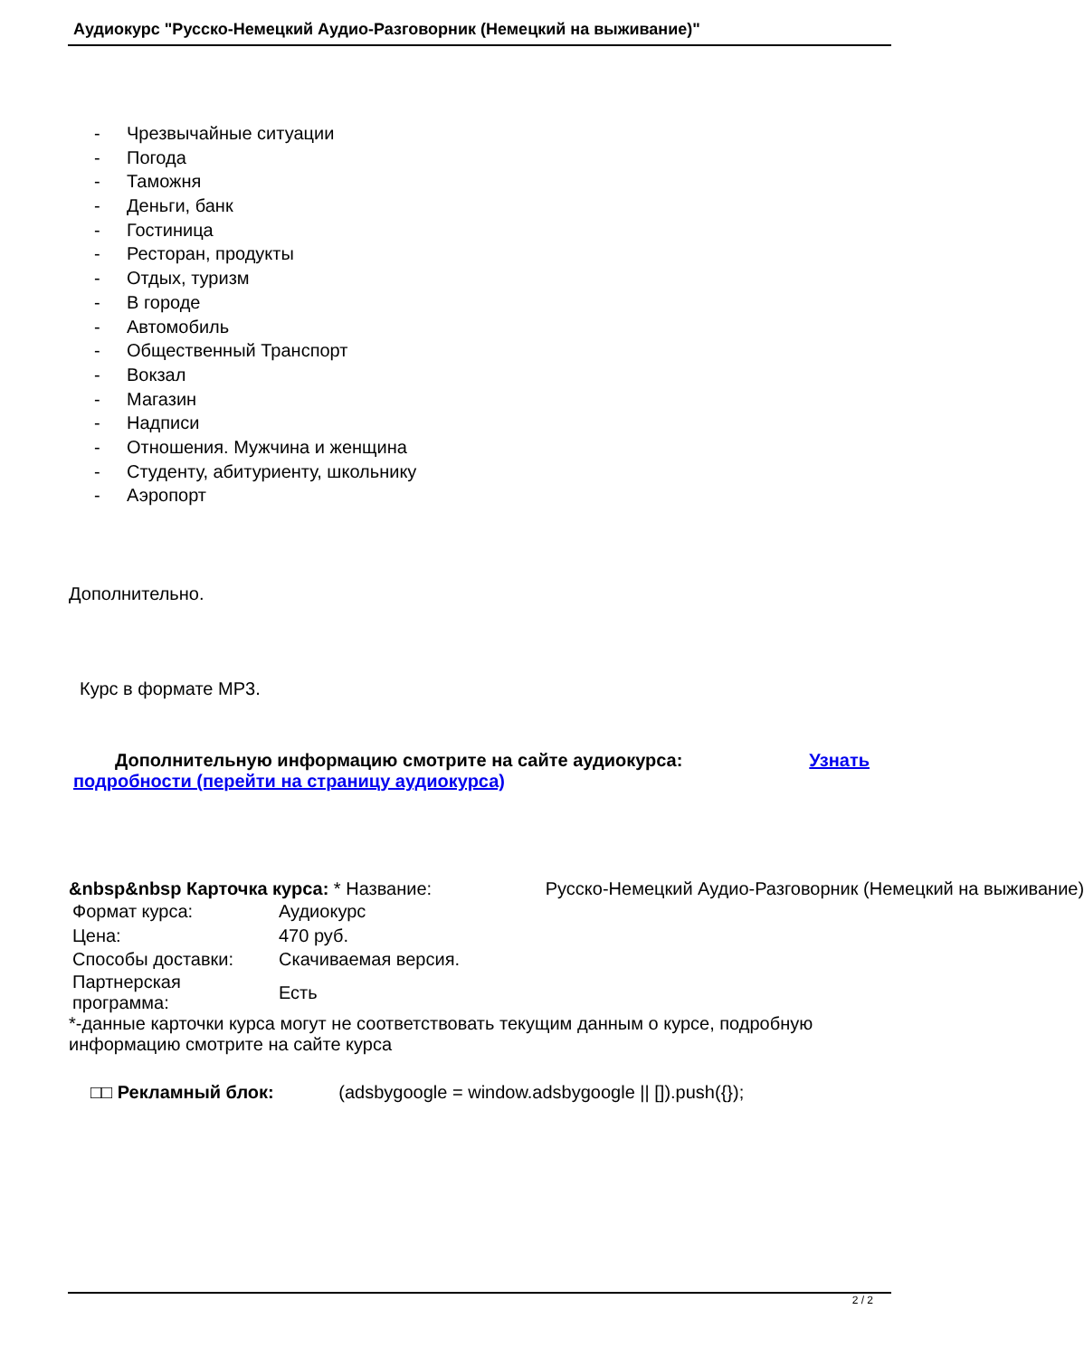Аудиокурс "Русско-Немецкий Аудио-Разговорник (Немецкий на выживание)"
- Чрезвычайные ситуации
- Погода
- Таможня
- Деньги, банк
- Гостиница
- Ресторан, продукты
- Отдых, туризм
- В городе
- Автомобиль
- Общественный Транспорт
- Вокзал
- Магазин
- Надписи
- Отношения. Мужчина и женщина
- Студенту, абитуриенту, школьнику
- Аэропорт
Дополнительно.
Курс в формате MP3.
Дополнительную информацию смотрите на сайте аудиокурса: Узнать
подробности (перейти на страницу аудиокурса)
&nbsp&nbsp Карточка курса: * Название: Русско-Немецкий Аудио-Разговорник (Немецкий на выживание)
| Формат курса: | Аудиокурс |
| Цена: | 470 руб. |
| Способы доставки: | Скачиваемая версия. |
| Партнерская программа: | Есть |
*-данные карточки курса могут не соответствовать текущим данным о курсе, подробную информацию смотрите на сайте курса
□□ Рекламный блок: (adsbygoogle = window.adsbygoogle || []).push({});
2 / 2